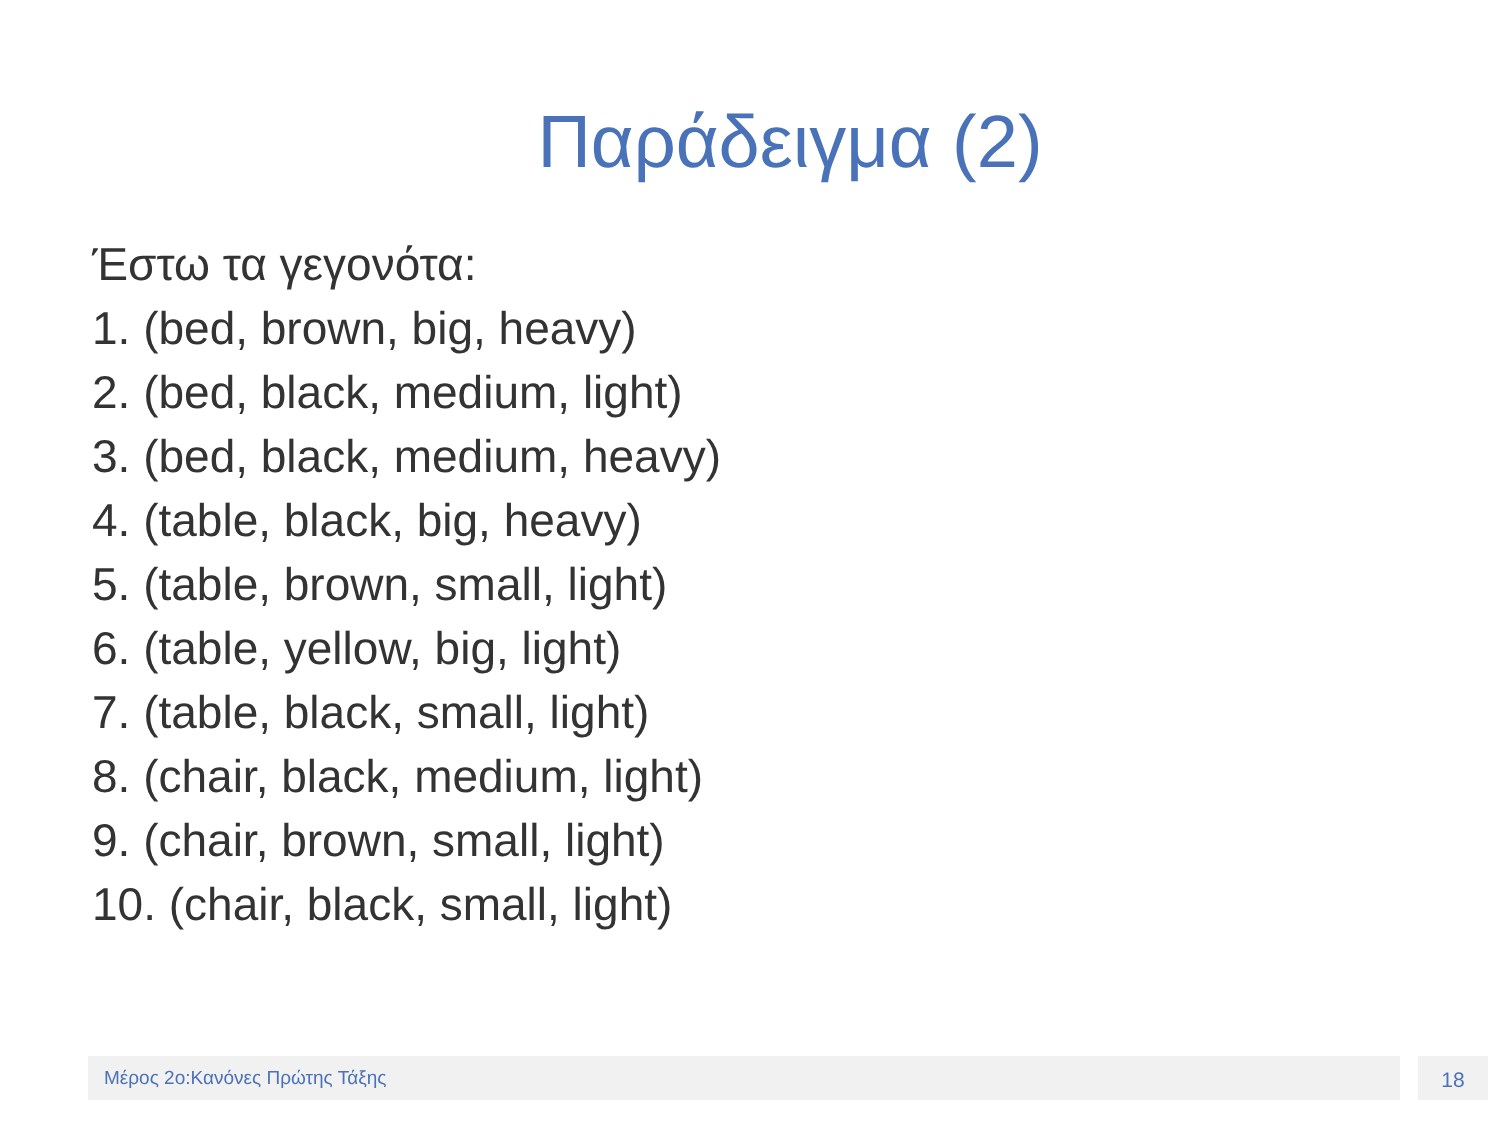Παράδειγμα (2)
Έστω τα γεγονότα:
1. (bed, brown, big, heavy)
2. (bed, black, medium, light)
3. (bed, black, medium, heavy)
4. (table, black, big, heavy)
5. (table, brown, small, light)
6. (table, yellow, big, light)
7. (table, black, small, light)
8. (chair, black, medium, light)
9. (chair, brown, small, light)
10. (chair, black, small, light)
Μέρος 2ο:Κανόνες Πρώτης Τάξης 18